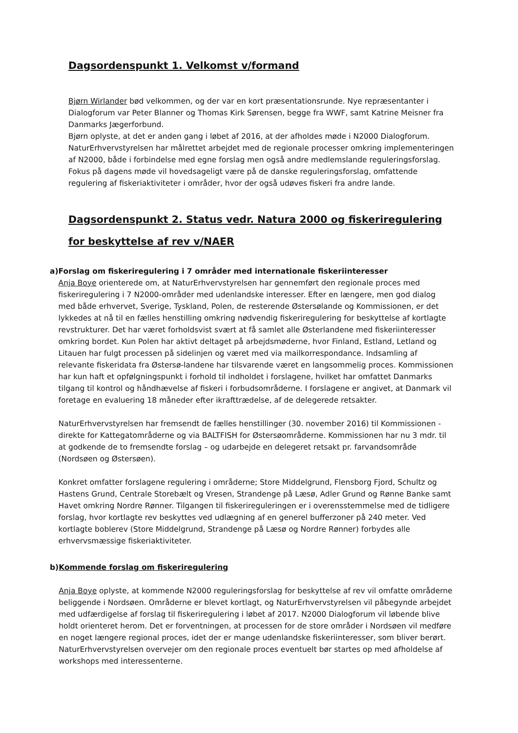Dagsordenspunkt 1. Velkomst v/formand
Bjørn Wirlander bød velkommen, og der var en kort præsentationsrunde. Nye repræsentanter i Dialogforum var Peter Blanner og Thomas Kirk Sørensen, begge fra WWF, samt Katrine Meisner fra Danmarks Jægerforbund.
Bjørn oplyste, at det er anden gang i løbet af 2016, at der afholdes møde i N2000 Dialogforum. NaturErhvervstyrelsen har målrettet arbejdet med de regionale processer omkring implementeringen af N2000, både i forbindelse med egne forslag men også andre medlemslande reguleringsforslag. Fokus på dagens møde vil hovedsageligt være på de danske reguleringsforslag, omfattende regulering af fiskeriaktiviteter i områder, hvor der også udøves fiskeri fra andre lande.
Dagsordenspunkt 2. Status vedr. Natura 2000 og fiskeriregulering for beskyttelse af rev v/NAER
a) Forslag om fiskeriregulering i 7 områder med internationale fiskeriinteresser
Anja Boye orienterede om, at NaturErhvervstyrelsen har gennemført den regionale proces med fiskeriregulering i 7 N2000-områder med udenlandske interesser. Efter en længere, men god dialog med både erhvervet, Sverige, Tyskland, Polen, de resterende Østersølande og Kommissionen, er det lykkedes at nå til en fælles henstilling omkring nødvendig fiskeriregulering for beskyttelse af kortlagte revstrukturer. Det har været forholdsvist svært at få samlet alle Østerlandene med fiskeriinteresser omkring bordet. Kun Polen har aktivt deltaget på arbejdsmøderne, hvor Finland, Estland, Letland og Litauen har fulgt processen på sidelinjen og været med via mailkorrespondance. Indsamling af relevante fiskeridata fra Østersø-landene har tilsvarende været en langsommelig proces. Kommissionen har kun haft et opfølgningspunkt i forhold til indholdet i forslagene, hvilket har omfattet Danmarks tilgang til kontrol og håndhævelse af fiskeri i forbudsområderne. I forslagene er angivet, at Danmark vil foretage en evaluering 18 måneder efter ikrafttrædelse, af de delegerede retsakter.
NaturErhvervstyrelsen har fremsendt de fælles henstillinger (30. november 2016) til Kommissionen - direkte for Kattegatområderne og via BALTFISH for Østersøområderne. Kommissionen har nu 3 mdr. til at godkende de to fremsendte forslag – og udarbejde en delegeret retsakt pr. farvandsområde (Nordsøen og Østersøen).
Konkret omfatter forslagene regulering i områderne; Store Middelgrund, Flensborg Fjord, Schultz og Hastens Grund, Centrale Storebælt og Vresen, Strandenge på Læsø, Adler Grund og Rønne Banke samt Havet omkring Nordre Rønner. Tilgangen til fiskerireguleringen er i overensstemmelse med de tidligere forslag, hvor kortlagte rev beskyttes ved udlægning af en generel bufferzoner på 240 meter. Ved kortlagte boblerev (Store Middelgrund, Strandenge på Læsø og Nordre Rønner) forbydes alle erhvervsmæssige fiskeriaktiviteter.
b) Kommende forslag om fiskeriregulering
Anja Boye oplyste, at kommende N2000 reguleringsforslag for beskyttelse af rev vil omfatte områderne beliggende i Nordsøen. Områderne er blevet kortlagt, og NaturErhvervstyrelsen vil påbegynde arbejdet med udfærdigelse af forslag til fiskeriregulering i løbet af 2017. N2000 Dialogforum vil løbende blive holdt orienteret herom. Det er forventningen, at processen for de store områder i Nordsøen vil medføre en noget længere regional proces, idet der er mange udenlandske fiskeriinteresser, som bliver berørt. NaturErhvervstyrelsen overvejer om den regionale proces eventuelt bør startes op med afholdelse af workshops med interessenterne.